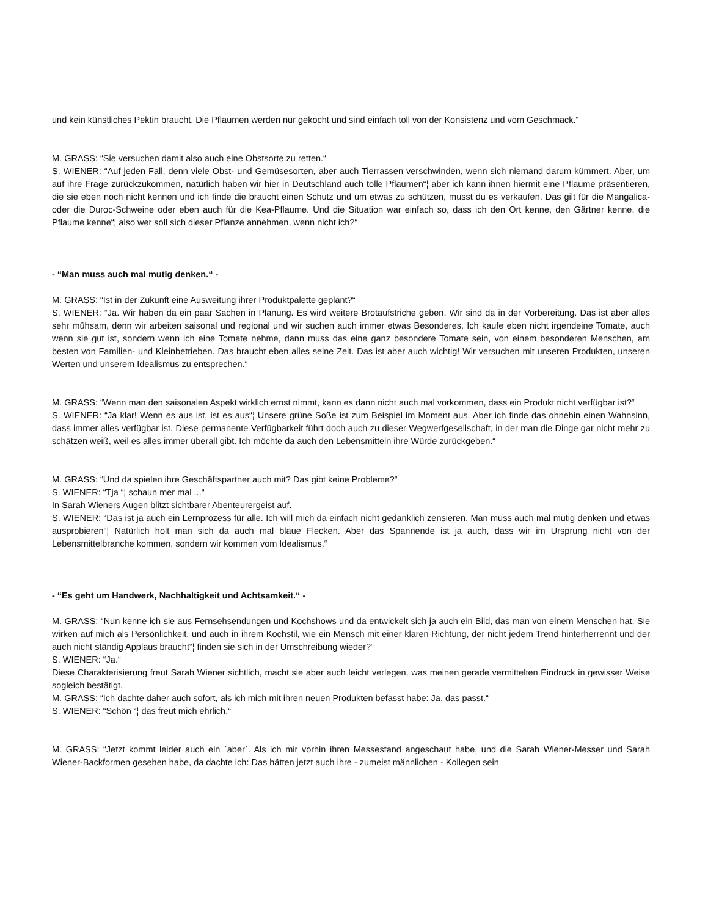und kein künstliches Pektin braucht. Die Pflaumen werden nur gekocht und sind einfach toll von der Konsistenz und vom Geschmack.“
M. GRASS: “Sie versuchen damit also auch eine Obstsorte zu retten.“
S. WIENER: “Auf jeden Fall, denn viele Obst- und Gemüsesorten, aber auch Tierrassen verschwinden, wenn sich niemand darum kümmert. Aber, um auf ihre Frage zurückzukommen, natürlich haben wir hier in Deutschland auch tolle Pflaumen“¦ aber ich kann ihnen hiermit eine Pflaume präsentieren, die sie eben noch nicht kennen und ich finde die braucht einen Schutz und um etwas zu schützen, musst du es verkaufen. Das gilt für die Mangalica- oder die Duroc-Schweine oder eben auch für die Kea-Pflaume. Und die Situation war einfach so, dass ich den Ort kenne, den Gärtner kenne, die Pflaume kenne“¦ also wer soll sich dieser Pflanze annehmen, wenn nicht ich?“
- “Man muss auch mal mutig denken.“ -
M. GRASS: “Ist in der Zukunft eine Ausweitung ihrer Produktpalette geplant?“
S. WIENER: “Ja. Wir haben da ein paar Sachen in Planung. Es wird weitere Brotaufstriche geben. Wir sind da in der Vorbereitung. Das ist aber alles sehr mühsam, denn wir arbeiten saisonal und regional und wir suchen auch immer etwas Besonderes. Ich kaufe eben nicht irgendeine Tomate, auch wenn sie gut ist, sondern wenn ich eine Tomate nehme, dann muss das eine ganz besondere Tomate sein, von einem besonderen Menschen, am besten von Familien- und Kleinbetrieben. Das braucht eben alles seine Zeit. Das ist aber auch wichtig! Wir versuchen mit unseren Produkten, unseren Werten und unserem Idealismus zu entsprechen.“
M. GRASS: “Wenn man den saisonalen Aspekt wirklich ernst nimmt, kann es dann nicht auch mal vorkommen, dass ein Produkt nicht verfügbar ist?“
S. WIENER: “Ja klar! Wenn es aus ist, ist es aus“¦ Unsere grüne Soße ist zum Beispiel im Moment aus. Aber ich finde das ohnehin einen Wahnsinn, dass immer alles verfügbar ist. Diese permanente Verfügbarkeit führt doch auch zu dieser Wegwerfgesellschaft, in der man die Dinge gar nicht mehr zu schätzen weiß, weil es alles immer überall gibt. Ich möchte da auch den Lebensmitteln ihre Würde zurückgeben.“
M. GRASS: “Und da spielen ihre Geschäftspartner auch mit? Das gibt keine Probleme?“
S. WIENER: “Tja “¦ schaun mer mal ...“
In Sarah Wieners Augen blitzt sichtbarer Abenteurergeist auf.
S. WIENER: “Das ist ja auch ein Lernprozess für alle. Ich will mich da einfach nicht gedanklich zensieren. Man muss auch mal mutig denken und etwas ausprobieren“¦ Natürlich holt man sich da auch mal blaue Flecken. Aber das Spannende ist ja auch, dass wir im Ursprung nicht von der Lebensmittelbranche kommen, sondern wir kommen vom Idealismus.“
- “Es geht um Handwerk, Nachhaltigkeit und Achtsamkeit.“ -
M. GRASS: “Nun kenne ich sie aus Fernsehsendungen und Kochshows und da entwickelt sich ja auch ein Bild, das man von einem Menschen hat. Sie wirken auf mich als Persönlichkeit, und auch in ihrem Kochstil, wie ein Mensch mit einer klaren Richtung, der nicht jedem Trend hinterherrennt und der auch nicht ständig Applaus braucht“¦ finden sie sich in der Umschreibung wieder?“
S. WIENER: “Ja.“
Diese Charakterisierung freut Sarah Wiener sichtlich, macht sie aber auch leicht verlegen, was meinen gerade vermittelten Eindruck in gewisser Weise sogleich bestätigt.
M. GRASS: “Ich dachte daher auch sofort, als ich mich mit ihren neuen Produkten befasst habe: Ja, das passt.“
S. WIENER: “Schön “¦ das freut mich ehrlich.“
M. GRASS: “Jetzt kommt leider auch ein `aber`. Als ich mir vorhin ihren Messestand angeschaut habe, und die Sarah Wiener-Messer und Sarah Wiener-Backformen gesehen habe, da dachte ich: Das hätten jetzt auch ihre - zumeist männlichen - Kollegen sein